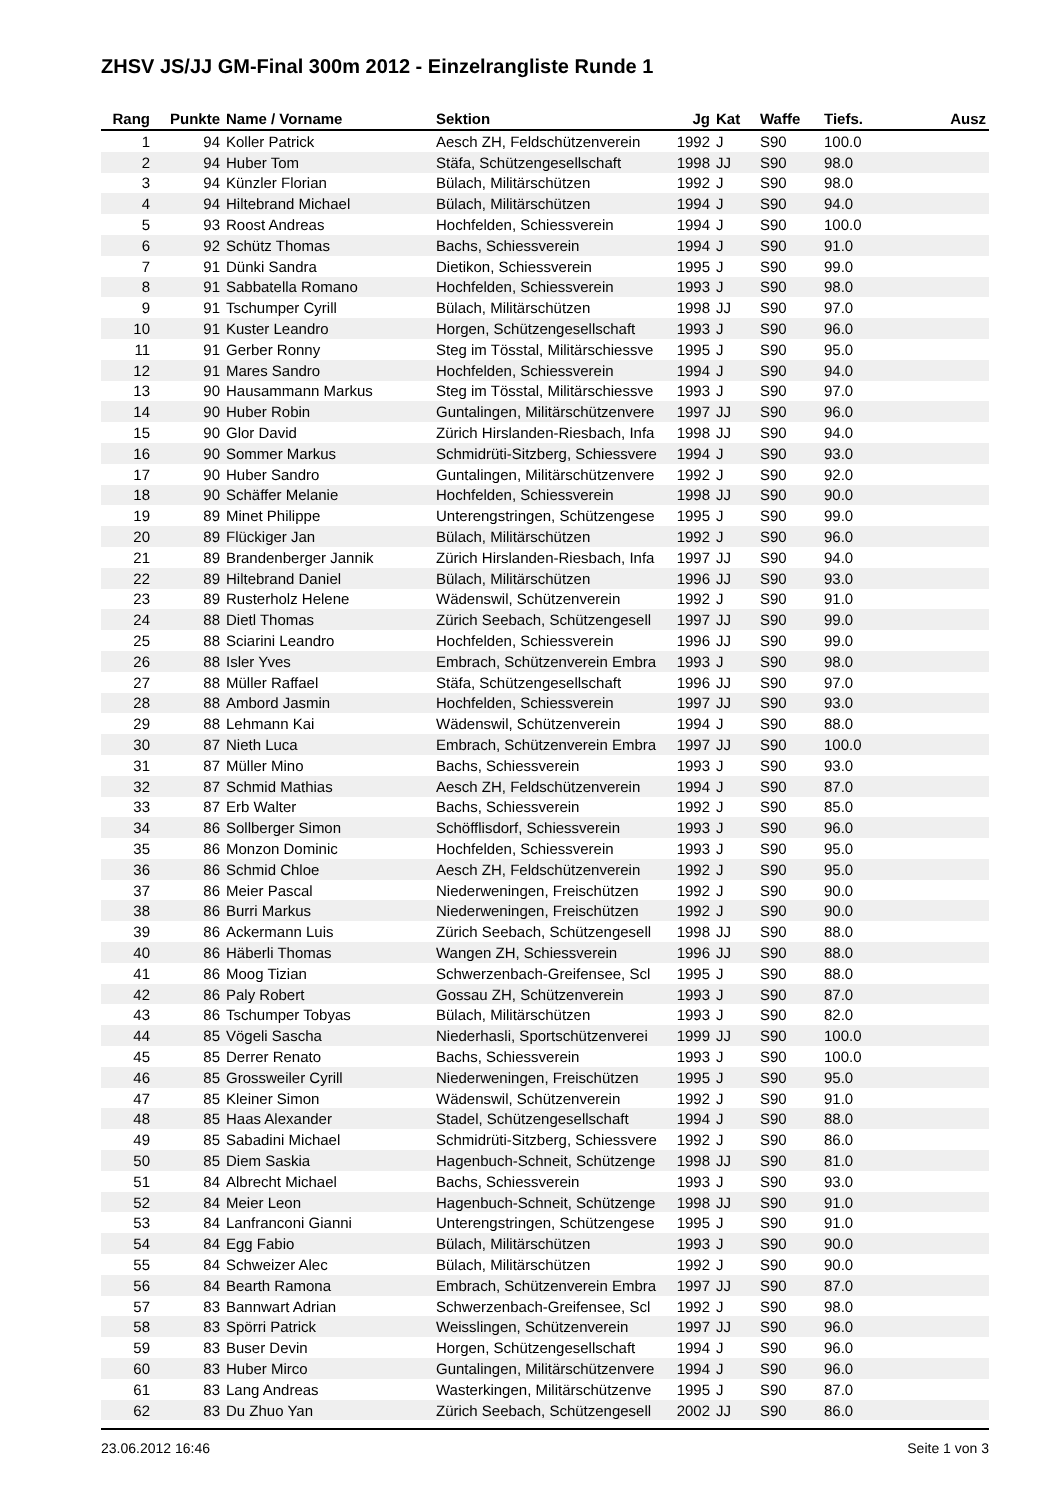ZHSV JS/JJ GM-Final 300m 2012 - Einzelrangliste Runde 1
| Rang | Punkte | Name / Vorname | Sektion | Jg | Kat | Waffe | Tiefs. | Ausz |
| --- | --- | --- | --- | --- | --- | --- | --- | --- |
| 1 | 94 | Koller Patrick | Aesch ZH, Feldschützenverein | 1992 | J | S90 | 100.0 | |
| 2 | 94 | Huber Tom | Stäfa, Schützengesellschaft | 1998 | JJ | S90 | 98.0 | |
| 3 | 94 | Künzler Florian | Bülach, Militärschützen | 1992 | J | S90 | 98.0 | |
| 4 | 94 | Hiltebrand Michael | Bülach, Militärschützen | 1994 | J | S90 | 94.0 | |
| 5 | 93 | Roost Andreas | Hochfelden, Schiessverein | 1994 | J | S90 | 100.0 | |
| 6 | 92 | Schütz Thomas | Bachs, Schiessverein | 1994 | J | S90 | 91.0 | |
| 7 | 91 | Dünki Sandra | Dietikon, Schiessverein | 1995 | J | S90 | 99.0 | |
| 8 | 91 | Sabbatella Romano | Hochfelden, Schiessverein | 1993 | J | S90 | 98.0 | |
| 9 | 91 | Tschumper Cyrill | Bülach, Militärschützen | 1998 | JJ | S90 | 97.0 | |
| 10 | 91 | Kuster Leandro | Horgen, Schützengesellschaft | 1993 | J | S90 | 96.0 | |
| 11 | 91 | Gerber Ronny | Steg im Tösstal, Militärschiessve | 1995 | J | S90 | 95.0 | |
| 12 | 91 | Mares Sandro | Hochfelden, Schiessverein | 1994 | J | S90 | 94.0 | |
| 13 | 90 | Hausammann Markus | Steg im Tösstal, Militärschiessve | 1993 | J | S90 | 97.0 | |
| 14 | 90 | Huber Robin | Guntalingen, Militärschützenvere | 1997 | JJ | S90 | 96.0 | |
| 15 | 90 | Glor David | Zürich Hirslanden-Riesbach, Infa | 1998 | JJ | S90 | 94.0 | |
| 16 | 90 | Sommer Markus | Schmidrüti-Sitzberg, Schiessvere | 1994 | J | S90 | 93.0 | |
| 17 | 90 | Huber Sandro | Guntalingen, Militärschützenvere | 1992 | J | S90 | 92.0 | |
| 18 | 90 | Schäffer Melanie | Hochfelden, Schiessverein | 1998 | JJ | S90 | 90.0 | |
| 19 | 89 | Minet Philippe | Unterengstringen, Schützengese | 1995 | J | S90 | 99.0 | |
| 20 | 89 | Flückiger Jan | Bülach, Militärschützen | 1992 | J | S90 | 96.0 | |
| 21 | 89 | Brandenberger Jannik | Zürich Hirslanden-Riesbach, Infa | 1997 | JJ | S90 | 94.0 | |
| 22 | 89 | Hiltebrand Daniel | Bülach, Militärschützen | 1996 | JJ | S90 | 93.0 | |
| 23 | 89 | Rusterholz Helene | Wädenswil, Schützenverein | 1992 | J | S90 | 91.0 | |
| 24 | 88 | Dietl Thomas | Zürich Seebach, Schützengesell | 1997 | JJ | S90 | 99.0 | |
| 25 | 88 | Sciarini Leandro | Hochfelden, Schiessverein | 1996 | JJ | S90 | 99.0 | |
| 26 | 88 | Isler Yves | Embrach, Schützenverein Embra | 1993 | J | S90 | 98.0 | |
| 27 | 88 | Müller Raffael | Stäfa, Schützengesellschaft | 1996 | JJ | S90 | 97.0 | |
| 28 | 88 | Ambord Jasmin | Hochfelden, Schiessverein | 1997 | JJ | S90 | 93.0 | |
| 29 | 88 | Lehmann Kai | Wädenswil, Schützenverein | 1994 | J | S90 | 88.0 | |
| 30 | 87 | Nieth Luca | Embrach, Schützenverein Embra | 1997 | JJ | S90 | 100.0 | |
| 31 | 87 | Müller Mino | Bachs, Schiessverein | 1993 | J | S90 | 93.0 | |
| 32 | 87 | Schmid Mathias | Aesch ZH, Feldschützenverein | 1994 | J | S90 | 87.0 | |
| 33 | 87 | Erb Walter | Bachs, Schiessverein | 1992 | J | S90 | 85.0 | |
| 34 | 86 | Sollberger Simon | Schöfflisdorf, Schiessverein | 1993 | J | S90 | 96.0 | |
| 35 | 86 | Monzon Dominic | Hochfelden, Schiessverein | 1993 | J | S90 | 95.0 | |
| 36 | 86 | Schmid Chloe | Aesch ZH, Feldschützenverein | 1992 | J | S90 | 95.0 | |
| 37 | 86 | Meier Pascal | Niederweningen, Freischützen | 1992 | J | S90 | 90.0 | |
| 38 | 86 | Burri Markus | Niederweningen, Freischützen | 1992 | J | S90 | 90.0 | |
| 39 | 86 | Ackermann Luis | Zürich Seebach, Schützengesell | 1998 | JJ | S90 | 88.0 | |
| 40 | 86 | Häberli Thomas | Wangen ZH, Schiessverein | 1996 | JJ | S90 | 88.0 | |
| 41 | 86 | Moog Tizian | Schwerzenbach-Greifensee, Scl | 1995 | J | S90 | 88.0 | |
| 42 | 86 | Paly Robert | Gossau ZH, Schützenverein | 1993 | J | S90 | 87.0 | |
| 43 | 86 | Tschumper Tobyas | Bülach, Militärschützen | 1993 | J | S90 | 82.0 | |
| 44 | 85 | Vögeli Sascha | Niederhasli, Sportschützenverei | 1999 | JJ | S90 | 100.0 | |
| 45 | 85 | Derrer Renato | Bachs, Schiessverein | 1993 | J | S90 | 100.0 | |
| 46 | 85 | Grossweiler Cyrill | Niederweningen, Freischützen | 1995 | J | S90 | 95.0 | |
| 47 | 85 | Kleiner Simon | Wädenswil, Schützenverein | 1992 | J | S90 | 91.0 | |
| 48 | 85 | Haas Alexander | Stadel, Schützengesellschaft | 1994 | J | S90 | 88.0 | |
| 49 | 85 | Sabadini Michael | Schmidrüti-Sitzberg, Schiessvere | 1992 | J | S90 | 86.0 | |
| 50 | 85 | Diem Saskia | Hagenbuch-Schneit, Schützenge | 1998 | JJ | S90 | 81.0 | |
| 51 | 84 | Albrecht Michael | Bachs, Schiessverein | 1993 | J | S90 | 93.0 | |
| 52 | 84 | Meier Leon | Hagenbuch-Schneit, Schützenge | 1998 | JJ | S90 | 91.0 | |
| 53 | 84 | Lanfranconi Gianni | Unterengstringen, Schützengese | 1995 | J | S90 | 91.0 | |
| 54 | 84 | Egg Fabio | Bülach, Militärschützen | 1993 | J | S90 | 90.0 | |
| 55 | 84 | Schweizer Alec | Bülach, Militärschützen | 1992 | J | S90 | 90.0 | |
| 56 | 84 | Bearth Ramona | Embrach, Schützenverein Embra | 1997 | JJ | S90 | 87.0 | |
| 57 | 83 | Bannwart Adrian | Schwerzenbach-Greifensee, Scl | 1992 | J | S90 | 98.0 | |
| 58 | 83 | Spörri Patrick | Weisslingen, Schützenverein | 1997 | JJ | S90 | 96.0 | |
| 59 | 83 | Buser Devin | Horgen, Schützengesellschaft | 1994 | J | S90 | 96.0 | |
| 60 | 83 | Huber Mirco | Guntalingen, Militärschützenvere | 1994 | J | S90 | 96.0 | |
| 61 | 83 | Lang Andreas | Wasterkingen, Militärschützenve | 1995 | J | S90 | 87.0 | |
| 62 | 83 | Du Zhuo Yan | Zürich Seebach, Schützengesell | 2002 | JJ | S90 | 86.0 | |
23.06.2012 16:46 Seite 1 von 3